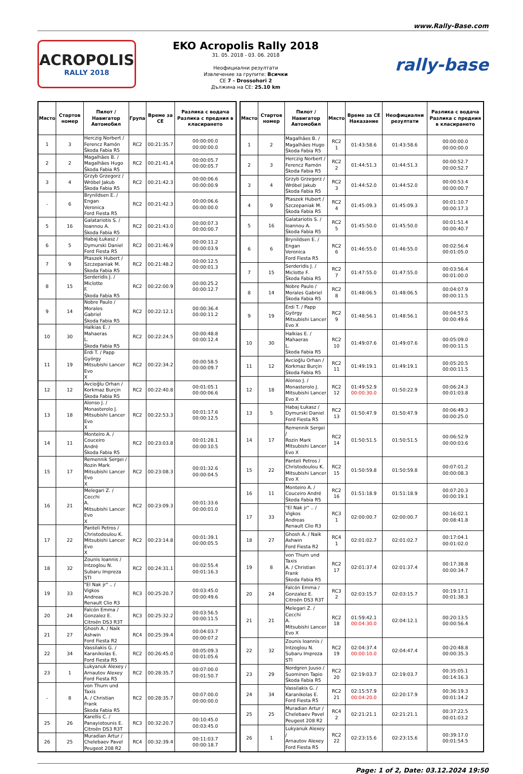www.Rally-Base.com
ACROPOLIS
RALLY 2018
EKO Acropolis Rally 2018
31. 05. 2018 - 03. 06. 2018
Неофициални резултати
Извлечение за групите: Всички
CE 7 - Drossohori 2
Дължина на CE: 25.10 km
rally-base
| Място | Стартов номер | Пилот / Навигатор Автомобил | Група | Време за CE | Разлика с водача Разлика с предния в класирането |
| --- | --- | --- | --- | --- | --- |
| 1 | 3 | Herczig Norbert / Ferencz Ramón Škoda Fabia R5 | RC2 | 00:21:35.7 | 00:00:00.0 00:00:00.0 |
| 2 | 2 | Magalhães B. / Magalhães Hugo Škoda Fabia R5 | RC2 | 00:21:41.4 | 00:00:05.7 00:00:05.7 |
| 3 | 4 | Grzyb Grzegorz / Wróbel Jakub Škoda Fabia R5 | RC2 | 00:21:42.3 | 00:00:06.6 00:00:00.9 |
| - | 6 | Brynildsen E. / Engan Veronica Ford Fiesta R5 | RC2 | 00:21:42.3 | 00:00:06.6 00:00:00.0 |
| 5 | 16 | Galatariotis S. / Ioannou A. Škoda Fabia R5 | RC2 | 00:21:43.0 | 00:00:07.3 00:00:00.7 |
| 6 | 5 | Habaj Łukasz / Dymurski Daniel Ford Fiesta R5 | RC2 | 00:21:46.9 | 00:00:11.2 00:00:03.9 |
| 7 | 9 | Ptaszek Hubert / Szczepaniak M. Škoda Fabia R5 | RC2 | 00:21:48.2 | 00:00:12.5 00:00:01.3 |
| 8 | 15 | Serderidis J. / Miclotte F. Škoda Fabia R5 | RC2 | 00:22:00.9 | 00:00:25.2 00:00:12.7 |
| 9 | 14 | Nobre Paulo / Morales Gabriel Škoda Fabia R5 | RC2 | 00:22:12.1 | 00:00:36.4 00:00:11.2 |
| 10 | 30 | Halkias E. / Mahaeras L. Škoda Fabia R5 | RC2 | 00:22:24.5 | 00:00:48.8 00:00:12.4 |
| 11 | 19 | Érdi T. / Papp György Mitsubishi Lancer Evo X | RC2 | 00:22:34.2 | 00:00:58.5 00:00:09.7 |
| 12 | 12 | Avcioğlu Orhan / Korkmaz Burçin Škoda Fabia R5 | RC2 | 00:22:40.8 | 00:01:05.1 00:00:06.6 |
| 13 | 18 | Alonso J. / Monasterolo J. Mitsubishi Lancer Evo X | RC2 | 00:22:53.3 | 00:01:17.6 00:00:12.5 |
| 14 | 11 | Monteiro A. / Couceiro André Škoda Fabia R5 | RC2 | 00:23:03.8 | 00:01:28.1 00:00:10.5 |
| 15 | 17 | Remennik Sergei / Rozin Mark Mitsubishi Lancer Evo X | RC2 | 00:23:08.3 | 00:01:32.6 00:00:04.5 |
| 16 | 21 | Melegari Z. / Cecchi A. Mitsubishi Lancer Evo X | RC2 | 00:23:09.3 | 00:01:33.6 00:00:01.0 |
| 17 | 22 | Panteli Petros / Christodoulou K. Mitsubishi Lancer Evo X | RC2 | 00:23:14.8 | 00:01:39.1 00:00:05.5 |
| 18 | 32 | Zounis Ioannis / Intzoglou N. Subaru Impreza STI | RC2 | 00:24:31.1 | 00:02:55.4 00:01:16.3 |
| 19 | 33 | "El Nak jr" .. / Vigkos Andreas Renault Clio R3 | RC3 | 00:25:20.7 | 00:03:45.0 00:00:49.6 |
| 20 | 24 | Falcón Emma / Gonzalez E. Citroën DS3 R3T | RC3 | 00:25:32.2 | 00:03:56.5 00:00:11.5 |
| 21 | 27 | Ghosh A. / Naik Ashwin Ford Fiesta R2 | RC4 | 00:25:39.4 | 00:04:03.7 00:00:07.2 |
| 22 | 34 | Vassilakis G. / Karanikolas E. Ford Fiesta R5 | RC2 | 00:26:45.0 | 00:05:09.3 00:01:05.6 |
| 23 | 1 | Lukyanuk Alexey / Arnautov Alexey Ford Fiesta R5 | RC2 | 00:28:35.7 | 00:07:00.0 00:01:50.7 |
| - | 8 | von Thurn und Taxis A. / Christian Frank Škoda Fabia R5 | RC2 | 00:28:35.7 | 00:07:00.0 00:00:00.0 |
| 25 | 26 | Karellis C. / Panayiotounis E. Citroën DS3 R3T | RC3 | 00:32:20.7 | 00:10:45.0 00:03:45.0 |
| 26 | 25 | Muradian Artur / Chelebaev Pavel Peugeot 208 R2 | RC4 | 00:32:39.4 | 00:11:03.7 00:00:18.7 |
| Място | Стартов номер | Пилот / Навигатор Автомобил | Място | Време за CE Наказание | Неофициални резултати | Разлика с водача Разлика с предния в класирането |
| --- | --- | --- | --- | --- | --- | --- |
| 1 | 2 | Magalhães B. / Magalhães Hugo Škoda Fabia R5 | RC2 1 | 01:43:58.6 | 01:43:58.6 | 00:00:00.0 00:00:00.0 |
| 2 | 3 | Herczig Norbert / Ferencz Ramón Škoda Fabia R5 | RC2 2 | 01:44:51.3 | 01:44:51.3 | 00:00:52.7 00:00:52.7 |
| 3 | 4 | Grzyb Grzegorz / Wróbel Jakub Škoda Fabia R5 | RC2 3 | 01:44:52.0 | 01:44:52.0 | 00:00:53.4 00:00:00.7 |
| 4 | 9 | Ptaszek Hubert / Szczepaniak M. Škoda Fabia R5 | RC2 4 | 01:45:09.3 | 01:45:09.3 | 00:01:10.7 00:00:17.3 |
| 5 | 16 | Galatariotis S. / Ioannou A. Škoda Fabia R5 | RC2 5 | 01:45:50.0 | 01:45:50.0 | 00:01:51.4 00:00:40.7 |
| 6 | 6 | Brynildsen E. / Engan Veronica Ford Fiesta R5 | RC2 6 | 01:46:55.0 | 01:46:55.0 | 00:02:56.4 00:01:05.0 |
| 7 | 15 | Serderidis J. / Miclotte F. Škoda Fabia R5 | RC2 7 | 01:47:55.0 | 01:47:55.0 | 00:03:56.4 00:01:00.0 |
| 8 | 14 | Nobre Paulo / Morales Gabriel Škoda Fabia R5 | RC2 8 | 01:48:06.5 | 01:48:06.5 | 00:04:07.9 00:00:11.5 |
| 9 | 19 | Érdi T. / Papp György Mitsubishi Lancer Evo X | RC2 9 | 01:48:56.1 | 01:48:56.1 | 00:04:57.5 00:00:49.6 |
| 10 | 30 | Halkias E. / Mahaeras L. Škoda Fabia R5 | RC2 10 | 01:49:07.6 | 01:49:07.6 | 00:05:09.0 00:00:11.5 |
| 11 | 12 | Avcioğlu Orhan / Korkmaz Burçin Škoda Fabia R5 | RC2 11 | 01:49:19.1 | 01:49:19.1 | 00:05:20.5 00:00:11.5 |
| 12 | 18 | Alonso J. / Monasterolo J. Mitsubishi Lancer Evo X | RC2 12 | 01:49:52.9 00:00:30.0 | 01:50:22.9 | 00:06:24.3 00:01:03.8 |
| 13 | 5 | Habaj Łukasz / Dymurski Daniel Ford Fiesta R5 | RC2 13 | 01:50:47.9 | 01:50:47.9 | 00:06:49.3 00:00:25.0 |
| 14 | 17 | Remennik Sergei / Rozin Mark Mitsubishi Lancer Evo X | RC2 14 | 01:50:51.5 | 01:50:51.5 | 00:06:52.9 00:00:03.6 |
| 15 | 22 | Panteli Petros / Christodoulou K. Mitsubishi Lancer Evo X | RC2 15 | 01:50:59.8 | 01:50:59.8 | 00:07:01.2 00:00:08.3 |
| 16 | 11 | Monteiro A. / Couceiro André Škoda Fabia R5 | RC2 16 | 01:51:18.9 | 01:51:18.9 | 00:07:20.3 00:00:19.1 |
| 17 | 33 | "El Nak jr" .. / Vigkos Andreas Renault Clio R3 | RC3 1 | 02:00:00.7 | 02:00:00.7 | 00:16:02.1 00:08:41.8 |
| 18 | 27 | Ghosh A. / Naik Ashwin Ford Fiesta R2 | RC4 1 | 02:01:02.7 | 02:01:02.7 | 00:17:04.1 00:01:02.0 |
| 19 | 8 | von Thurn und Taxis A. / Christian Frank Škoda Fabia R5 | RC2 17 | 02:01:37.4 | 02:01:37.4 | 00:17:38.8 00:00:34.7 |
| 20 | 24 | Falcón Emma / Gonzalez E. Citroën DS3 R3T | RC3 2 | 02:03:15.7 | 02:03:15.7 | 00:19:17.1 00:01:38.3 |
| 21 | 21 | Melegari Z. / Cecchi A. Mitsubishi Lancer Evo X | RC2 18 | 01:59:42.1 00:04:30.0 | 02:04:12.1 | 00:20:13.5 00:00:56.4 |
| 22 | 32 | Zounis Ioannis / Intzoglou N. Subaru Impreza STI | RC2 19 | 02:04:37.4 00:00:10.0 | 02:04:47.4 | 00:20:48.8 00:00:35.3 |
| 23 | 29 | Nordgren Juuso / Suominen Tapio Škoda Fabia R5 | RC2 20 | 02:19:03.7 | 02:19:03.7 | 00:35:05.1 00:14:16.3 |
| 24 | 34 | Vassilakis G. / Karanikolas E. Ford Fiesta R5 | RC2 21 | 02:15:57.9 00:04:20.0 | 02:20:17.9 | 00:36:19.3 00:01:14.2 |
| 25 | 25 | Muradian Artur / Chelebaev Pavel Peugeot 208 R2 | RC4 2 | 02:21:21.1 | 02:21:21.1 | 00:37:22.5 00:01:03.2 |
| 26 | 1 | Lukyanuk Alexey / Arnautov Alexey Ford Fiesta R5 | RC2 22 | 02:23:15.6 | 02:23:15.6 | 00:39:17.0 00:01:54.5 |
Page: 1 of 2, Date: 03.12.2024 19:50